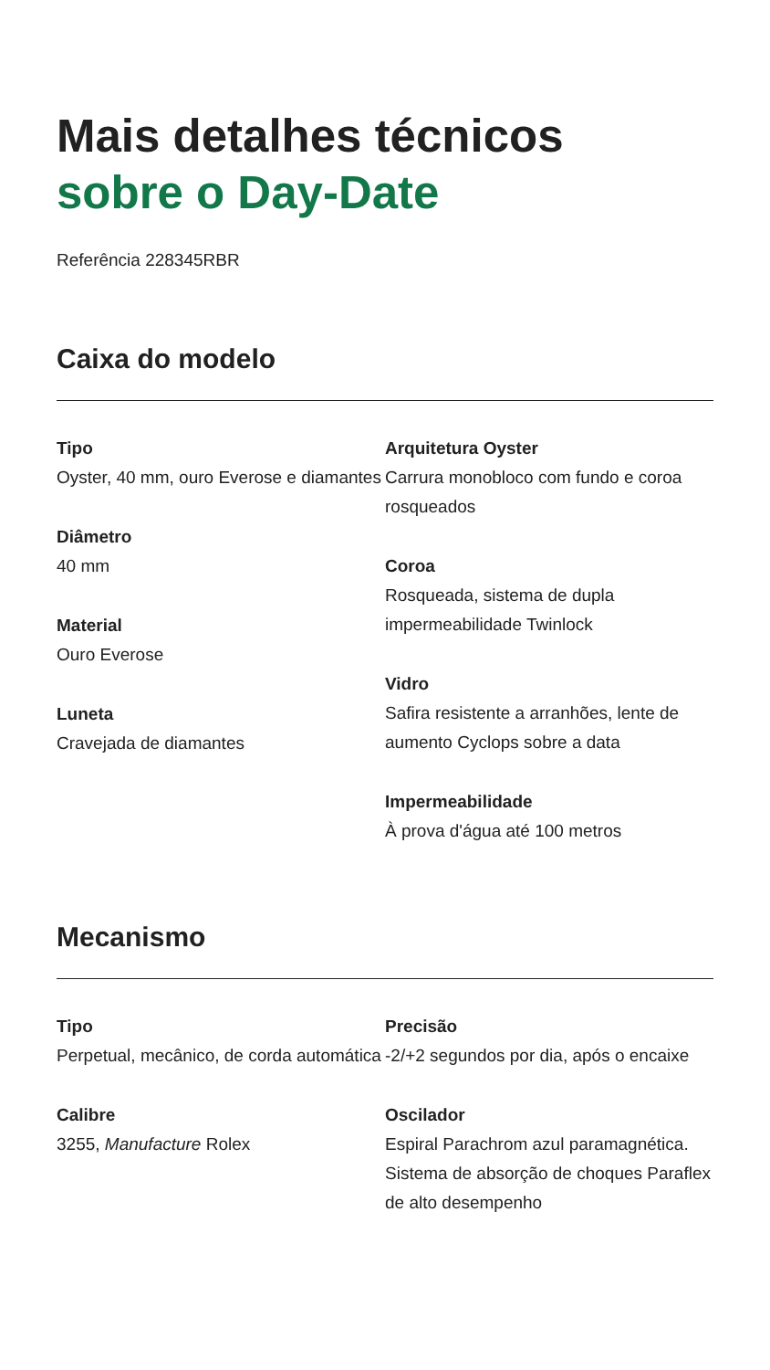Mais detalhes técnicos
sobre o Day-Date
Referência 228345RBR
Caixa do modelo
Tipo
Oyster, 40 mm, ouro Everose e diamantes
Diâmetro
40 mm
Material
Ouro Everose
Luneta
Cravejada de diamantes
Arquitetura Oyster
Carrura monobloco com fundo e coroa rosqueados
Coroa
Rosqueada, sistema de dupla impermeabilidade Twinlock
Vidro
Safira resistente a arranhões, lente de aumento Cyclops sobre a data
Impermeabilidade
À prova d'água até 100 metros
Mecanismo
Tipo
Perpetual, mecânico, de corda automática
Calibre
3255, Manufacture Rolex
Precisão
-2/+2 segundos por dia, após o encaixe
Oscilador
Espiral Parachrom azul paramagnética. Sistema de absorção de choques Paraflex de alto desempenho